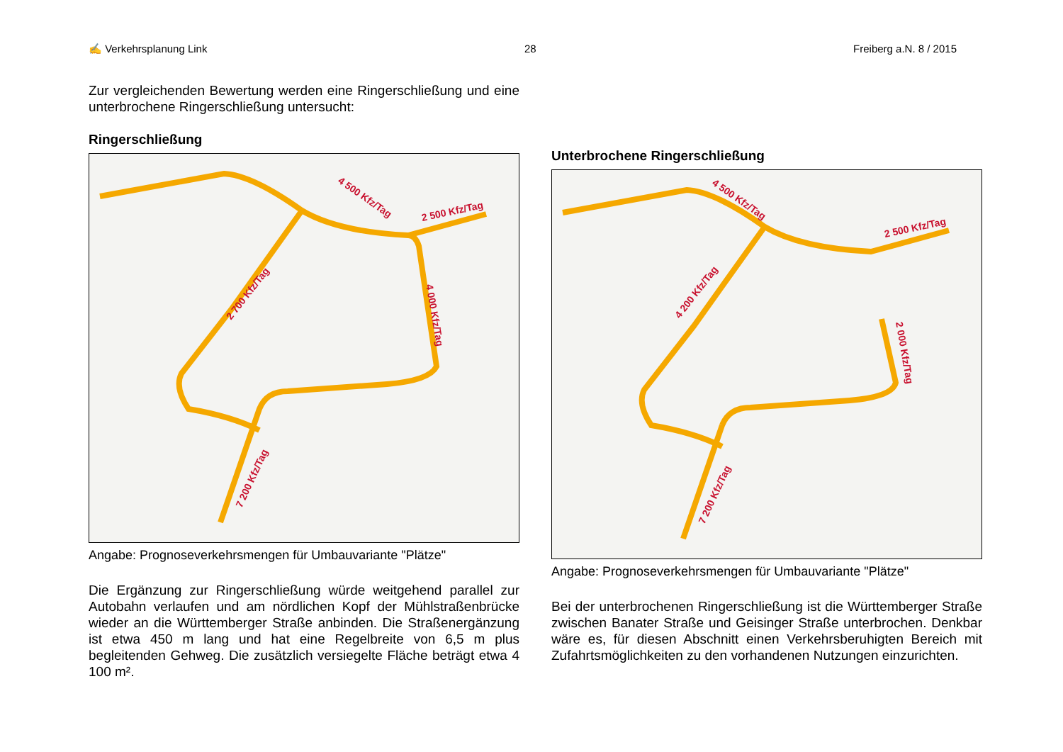✍ Verkehrsplanung Link 28 Freiberg a.N. 8 / 2015
Zur vergleichenden Bewertung werden eine Ringerschließung und eine unterbrochene Ringerschließung untersucht:
Ringerschließung
4 500 Kfz/Tag
2 500 Kfz/Tag
2 700 Kfz/Tag
4 000 Kfz/Tag
7 200 Kfz/Tag
Angabe: Prognoseverkehrsmengen für Umbauvariante "Plätze"
Die Ergänzung zur Ringerschließung würde weitgehend parallel zur Autobahn verlaufen und am nördlichen Kopf der Mühlstraßenbrücke wieder an die Württemberger Straße anbinden. Die Straßenergänzung ist etwa 450 m lang und hat eine Regelbreite von 6,5 m plus begleitenden Gehweg. Die zusätzlich versiegelte Fläche beträgt etwa 4 100 m².
Unterbrochene Ringerschließung
4 500 Kfz/Tag
2 500 Kfz/Tag
4 200 Kfz/Tag
2 000 Kfz/Tag
7 200 Kfz/Tag
Angabe: Prognoseverkehrsmengen für Umbauvariante "Plätze"
Bei der unterbrochenen Ringerschließung ist die Württemberger Straße zwischen Banater Straße und Geisinger Straße unterbrochen. Denkbar wäre es, für diesen Abschnitt einen Verkehrsberuhigten Bereich mit Zufahrtsmöglichkeiten zu den vorhandenen Nutzungen einzurichten.